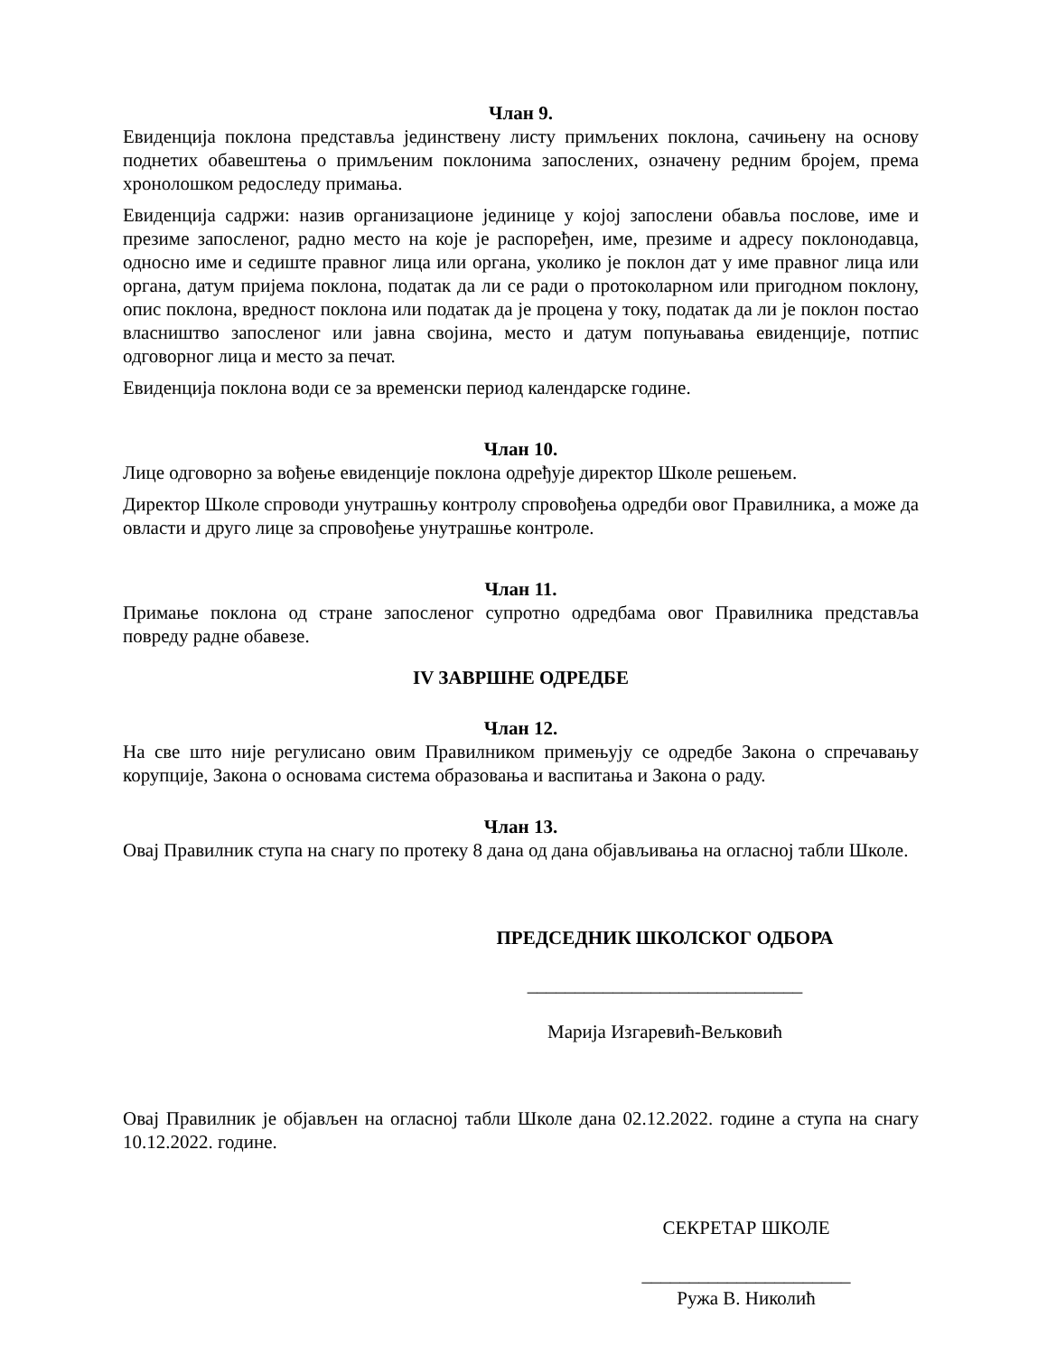Члан 9.
Евиденција поклона представља јединствену листу примљених поклона, сачињену на основу поднетих обавештења о примљеним поклонима запослених, означену редним бројем, према хронолошком редоследу примања.
Евиденција садржи: назив организационе јединице у којој запослени обавља послове, име и презиме запосленог, радно место на које је распоређен, име, презиме и адресу поклонодавца, односно име и седиште правног лица или органа, уколико је поклон дат у име правног лица или органа, датум пријема поклона, податак да ли се ради о протоколарном или пригодном поклону, опис поклона, вредност поклона или податак да је процена у току, податак да ли је поклон постао власништво запосленог или јавна својина, место и датум попуњавања евиденције, потпис одговорног лица и место за печат.
Евиденција поклона води се за временски период календарске године.
Члан 10.
Лице одговорно за вођење евиденције поклона одређује директор Школе решењем.
Директор Школе спроводи унутрашњу контролу спровођења одредби овог Правилника, а може да овласти и друго лице за спровођење унутрашње контроле.
Члан 11.
Примање поклона од стране запосленог супротно одредбама овог Правилника представља повреду радне обавезе.
IV ЗАВРШНЕ ОДРЕДБЕ
Члан 12.
На све што није регулисано овим Правилником примењују се одредбе Закона о спречавању корупције, Закона о основама система образовања и васпитања и Закона о раду.
Члан 13.
Овај Правилник ступа на снагу по протеку 8 дана од дана објављивања на огласној табли Школе.
ПРЕДСЕДНИК ШКОЛСКОГ ОДБОРА
_____________________________
Марија Изгаревић-Вељковић
Овај Правилник је објављен на огласној табли Школе дана 02.12.2022. године а ступа на снагу 10.12.2022. године.
СЕКРЕТАР ШКОЛЕ
______________________
Ружа В. Николић